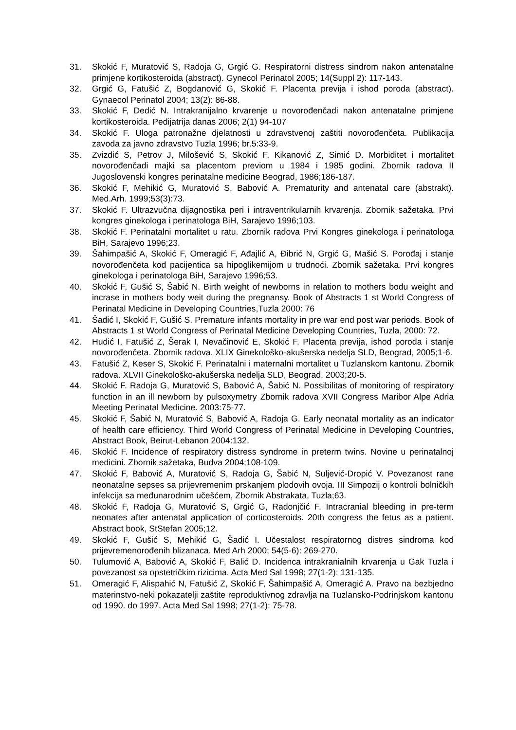31. Skokić F, Muratović S, Radoja G, Grgić G. Respiratorni distress sindrom nakon antenatalne primjene kortikosteroida (abstract). Gynecol Perinatol 2005; 14(Suppl 2): 117-143.
32. Grgić G, Fatušić Z, Bogdanović G, Skokić F. Placenta previja i ishod poroda (abstract). Gynaecol Perinatol 2004; 13(2): 86-88.
33. Skokić F, Dedić N. Intrakranijalno krvarenje u novorođenčadi nakon antenatalne primjene kortikosteroida. Pedijatrija danas 2006; 2(1) 94-107
34. Skokić F. Uloga patronažne djelatnosti u zdravstvenoj zaštiti novorođenčeta. Publikacija zavoda za javno zdravstvo Tuzla 1996; br.5:33-9.
35. Zvizdić S, Petrov J, Milošević S, Skokić F, Kikanović Z, Simić D. Morbiditet i mortalitet novorođenčadi majki sa placentom previom u 1984 i 1985 godini. Zbornik radova II Jugoslovenski kongres perinatalne medicine Beograd, 1986;186-187.
36. Skokić F, Mehikić G, Muratović S, Babović A. Prematurity and antenatal care (abstrakt). Med.Arh. 1999;53(3):73.
37. Skokić F. Ultrazvučna dijagnostika peri i intraventrikularnih krvarenja. Zbornik sažetaka. Prvi kongres ginekologa i perinatologa BiH, Sarajevo 1996;103.
38. Skokić F. Perinatalni mortalitet u ratu. Zbornik radova Prvi Kongres ginekologa i perinatologa BiH, Sarajevo 1996;23.
39. Šahimpašić A, Skokić F, Omeragić F, Ađajlić A, Đibrić N, Grgić G, Mašić S. Porođaj i stanje novorođenčeta kod pacijentica sa hipoglikemijom u trudnoći. Zbornik sažetaka. Prvi kongres ginekologa i perinatologa BiH, Sarajevo 1996;53.
40. Skokić F, Gušić S, Šabić N. Birth weight of newborns in relation to mothers bodu weight and incrase in mothers body weit during the pregnansy. Book of Abstracts 1 st World Congress of Perinatal Medicine in Developing Countries,Tuzla 2000: 76
41. Šadić I, Skokić F, Gušić S. Premature infants mortality in pre war end post war periods. Book of Abstracts 1 st World Congress of Perinatal Medicine Developing Countries, Tuzla, 2000: 72.
42. Hudić I, Fatušić Z, Šerak I, Nevačinović E, Skokić F. Placenta previja, ishod poroda i stanje novorođenčeta. Zbornik radova. XLIX Ginekološko-akušerska nedelja SLD, Beograd, 2005;1-6.
43. Fatušić Z, Keser S, Skokić F. Perinatalni i maternalni mortalitet u Tuzlanskom kantonu. Zbornik radova. XLVII Ginekološko-akušerska nedelja SLD, Beograd, 2003;20-5.
44. Skokić F. Radoja G, Muratović S, Babović A, Šabić N. Possibilitas of monitoring of respiratory function in an ill newborn by pulsoxymetry Zbornik radova XVII Congress Maribor Alpe Adria Meeting Perinatal Medicine. 2003:75-77.
45. Skokić F, Šabić N, Muratović S, Babović A, Radoja G. Early neonatal mortality as an indicator of health care efficiency. Third World Congress of Perinatal Medicine in Developing Countries, Abstract Book, Beirut-Lebanon 2004:132.
46. Skokić F. Incidence of respiratory distress syndrome in preterm twins. Novine u perinatalnoj medicini. Zbornik sažetaka, Budva 2004;108-109.
47. Skokić F, Babović A, Muratović S, Radoja G, Šabić N, Suljević-Dropić V. Povezanost rane neonatalne sepses sa prijevremenim prskanjem plodovih ovoja. III Simpozij o kontroli bolničkih infekcija sa međunarodnim učešćem, Zbornik Abstrakata, Tuzla;63.
48. Skokić F, Radoja G, Muratović S, Grgić G, Radonjčić F. Intracranial bleeding in pre-term neonates after antenatal application of corticosteroids. 20th congress the fetus as a patient. Abstract book, StStefan 2005;12.
49. Skokić F, Gušić S, Mehikić G, Šadić I. Učestalost respiratornog distres sindroma kod prijevremenorođenih blizanaca. Med Arh 2000; 54(5-6): 269-270.
50. Tulumović A, Babović A, Skokić F, Balić D. Incidenca intrakranialnih krvarenja u Gak Tuzla i povezanost sa opstetričkim rizicima. Acta Med Sal 1998; 27(1-2): 131-135.
51. Omeragić F, Alispahić N, Fatušić Z, Skokić F, Šahimpašić A, Omeragić A. Pravo na bezbjedno materinstvo-neki pokazatelji zaštite reproduktivnog zdravlja na Tuzlansko-Podrinjskom kantonu od 1990. do 1997. Acta Med Sal 1998; 27(1-2): 75-78.